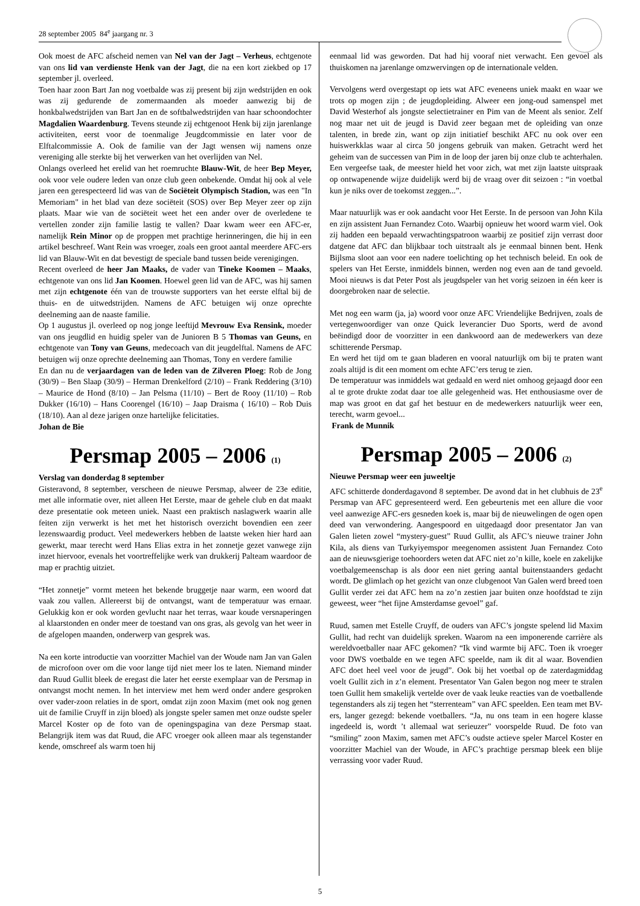28 september 2005 84<sup>e</sup> jaargang nr. 3
Ook moest de AFC afscheid nemen van Nel van der Jagt – Verheus, echtgenote van ons lid van verdienste Henk van der Jagt, die na een kort ziekbed op 17 september jl. overleed.
Toen haar zoon Bart Jan nog voetbalde was zij present bij zijn wedstrijden en ook was zij gedurende de zomermaanden als moeder aanwezig bij de honkbalwedstrijden van Bart Jan en de softbalwedstrijden van haar schoondochter Magdalien Waardenburg. Tevens steunde zij echtgenoot Henk bij zijn jarenlange activiteiten, eerst voor de toenmalige Jeugdcommissie en later voor de Elftalcommissie A. Ook de familie van der Jagt wensen wij namens onze vereniging alle sterkte bij het verwerken van het overlijden van Nel.
Onlangs overleed het erelid van het roemruchte Blauw-Wit, de heer Bep Meyer, ook voor vele oudere leden van onze club geen onbekende. Omdat hij ook al vele jaren een gerespecteerd lid was van de Sociëteit Olympisch Stadion, was een "In Memoriam" in het blad van deze sociëteit (SOS) over Bep Meyer zeer op zijn plaats. Maar wie van de sociëteit weet het een ander over de overledene te vertellen zonder zijn familie lastig te vallen? Daar kwam weer een AFC-er, namelijk Rein Minor op de proppen met prachtige herinneringen, die hij in een artikel beschreef. Want Rein was vroeger, zoals een groot aantal meerdere AFC-ers lid van Blauw-Wit en dat bevestigt de speciale band tussen beide verenigingen.
Recent overleed de heer Jan Maaks, de vader van Tineke Koomen – Maaks, echtgenote van ons lid Jan Koomen. Hoewel geen lid van de AFC, was hij samen met zijn echtgenote één van de trouwste supporters van het eerste elftal bij de thuis- en de uitwedstrijden. Namens de AFC betuigen wij onze oprechte deelneming aan de naaste familie.
Op 1 augustus jl. overleed op nog jonge leeftijd Mevrouw Eva Rensink, moeder van ons jeugdlid en huidig speler van de Junioren B 5 Thomas van Geuns, en echtgenote van Tony van Geuns, medecoach van dit jeugdelftal. Namens de AFC betuigen wij onze oprechte deelneming aan Thomas, Tony en verdere familie
En dan nu de verjaardagen van de leden van de Zilveren Ploeg: Rob de Jong (30/9) – Ben Slaap (30/9) – Herman Drenkelford (2/10) – Frank Reddering (3/10) – Maurice de Hond (8/10) – Jan Pelsma (11/10) – Bert de Rooy (11/10) – Rob Dukker (16/10) – Hans Coorengel (16/10) – Jaap Draisma ( 16/10) – Rob Duis (18/10). Aan al deze jarigen onze hartelijke felicitaties.
Johan de Bie
Persmap 2005 – 2006 (1)
Verslag van donderdag 8 september
Gisteravond, 8 september, verscheen de nieuwe Persmap, alweer de 23e editie, met alle informatie over, niet alleen Het Eerste, maar de gehele club en dat maakt deze presentatie ook meteen uniek. Naast een praktisch naslagwerk waarin alle feiten zijn verwerkt is het met het historisch overzicht bovendien een zeer lezenswaardig product. Veel medewerkers hebben de laatste weken hier hard aan gewerkt, maar terecht werd Hans Elias extra in het zonnetje gezet vanwege zijn inzet hiervoor, evenals het voortreffelijke werk van drukkerij Palteam waardoor de map er prachtig uitziet.
“Het zonnetje” vormt meteen het bekende bruggetje naar warm, een woord dat vaak zou vallen. Allereerst bij de ontvangst, want de temperatuur was ernaar. Gelukkig kon er ook worden gevlucht naar het terras, waar koude versnaperingen al klaarstonden en onder meer de toestand van ons gras, als gevolg van het weer in de afgelopen maanden, onderwerp van gesprek was.
Na een korte introductie van voorzitter Machiel van der Woude nam Jan van Galen de microfoon over om die voor lange tijd niet meer los te laten. Niemand minder dan Ruud Gullit bleek de eregast die later het eerste exemplaar van de Persmap in ontvangst mocht nemen. In het interview met hem werd onder andere gesproken over vader-zoon relaties in de sport, omdat zijn zoon Maxim (met ook nog genen uit de familie Cruyff in zijn bloed) als jongste speler samen met onze oudste speler Marcel Koster op de foto van de openingspagina van deze Persmap staat. Belangrijk item was dat Ruud, die AFC vroeger ook alleen maar als tegenstander kende, omschreef als warm toen hij
eenmaal lid was geworden. Dat had hij vooraf niet verwacht. Een gevoel als thuiskomen na jarenlange omzwervingen op de internationale velden.
Vervolgens werd overgestapt op iets wat AFC eveneens uniek maakt en waar we trots op mogen zijn ; de jeugdopleiding. Alweer een jong-oud samenspel met David Westerhof als jongste selectietrainer en Pim van de Meent als senior. Zelf nog maar net uit de jeugd is David zeer begaan met de opleiding van onze talenten, in brede zin, want op zijn initiatief beschikt AFC nu ook over een huiswerkklas waar al circa 50 jongens gebruik van maken. Getracht werd het geheim van de successen van Pim in de loop der jaren bij onze club te achterhalen. Een vergeefse taak, de meester hield het voor zich, wat met zijn laatste uitspraak op ontwapenende wijze duidelijk werd bij de vraag over dit seizoen : “in voetbal kun je niks over de toekomst zeggen...”.
Maar natuurlijk was er ook aandacht voor Het Eerste. In de persoon van John Kila en zijn assistent Juan Fernandez Coto. Waarbij opnieuw het woord warm viel. Ook zij hadden een bepaald verwachtingspatroon waarbij ze positief zijn verrast door datgene dat AFC dan blijkbaar toch uitstraalt als je eenmaal binnen bent. Henk Bijlsma sloot aan voor een nadere toelichting op het technisch beleid. En ook de spelers van Het Eerste, inmiddels binnen, werden nog even aan de tand gevoeld. Mooi nieuws is dat Peter Post als jeugdspeler van het vorig seizoen in één keer is doorgebroken naar de selectie.
Met nog een warm (ja, ja) woord voor onze AFC Vriendelijke Bedrijven, zoals de vertegenwoordiger van onze Quick leverancier Duo Sports, werd de avond beëindigd door de voorzitter in een dankwoord aan de medewerkers van deze schitterende Persmap.
En werd het tijd om te gaan bladeren en vooral natuurlijk om bij te praten want zoals altijd is dit een moment om echte AFC’ers terug te zien.
De temperatuur was inmiddels wat gedaald en werd niet omhoog gejaagd door een al te grote drukte zodat daar toe alle gelegenheid was. Het enthousiasme over de map was groot en dat gaf het bestuur en de medewerkers natuurlijk weer een, terecht, warm gevoel...
Frank de Munnik
Persmap 2005 – 2006 (2)
Nieuwe Persmap weer een juweeltje
AFC schitterde donderdagavond 8 september. De avond dat in het clubhuis de 23<sup>e</sup> Persmap van AFC gepresenteerd werd. Een gebeurtenis met een allure die voor veel aanwezige AFC-ers gesneden koek is, maar bij de nieuwelingen de ogen open deed van verwondering. Aangespoord en uitgedaagd door presentator Jan van Galen lieten zowel “mystery-guest” Ruud Gullit, als AFC’s nieuwe trainer John Kila, als diens van Turkyiyemspor meegenomen assistent Juan Fernandez Coto aan de nieuwsgierige toehoorders weten dat AFC niet zo’n kille, koele en zakelijke voetbalgemeenschap is als door een niet gering aantal buitenstaanders gedacht wordt. De glimlach op het gezicht van onze clubgenoot Van Galen werd breed toen Gullit verder zei dat AFC hem na zo’n zestien jaar buiten onze hoofdstad te zijn geweest, weer “het fijne Amsterdamse gevoel” gaf.
Ruud, samen met Estelle Cruyff, de ouders van AFC’s jongste spelend lid Maxim Gullit, had recht van duidelijk spreken. Waarom na een imponerende carrière als wereldvoetballer naar AFC gekomen? “Ik vind warmte bij AFC. Toen ik vroeger voor DWS voetbalde en we tegen AFC speelde, nam ik dit al waar. Bovendien AFC doet heel veel voor de jeugd”. Ook bij het voetbal op de zaterdagmiddag voelt Gullit zich in z’n element. Presentator Van Galen begon nog meer te stralen toen Gullit hem smakelijk vertelde over de vaak leuke reacties van de voetballende tegenstanders als zij tegen het “sterrenteam” van AFC speelden. Een team met BV-ers, langer gezegd: bekende voetballers. “Ja, nu ons team in een hogere klasse ingedeeld is, wordt ’t allemaal wat serieuzer” voorspelde Ruud. De foto van “smiling” zoon Maxim, samen met AFC’s oudste actieve speler Marcel Koster en voorzitter Machiel van der Woude, in AFC’s prachtige persmap bleek een blije verrassing voor vader Ruud.
5